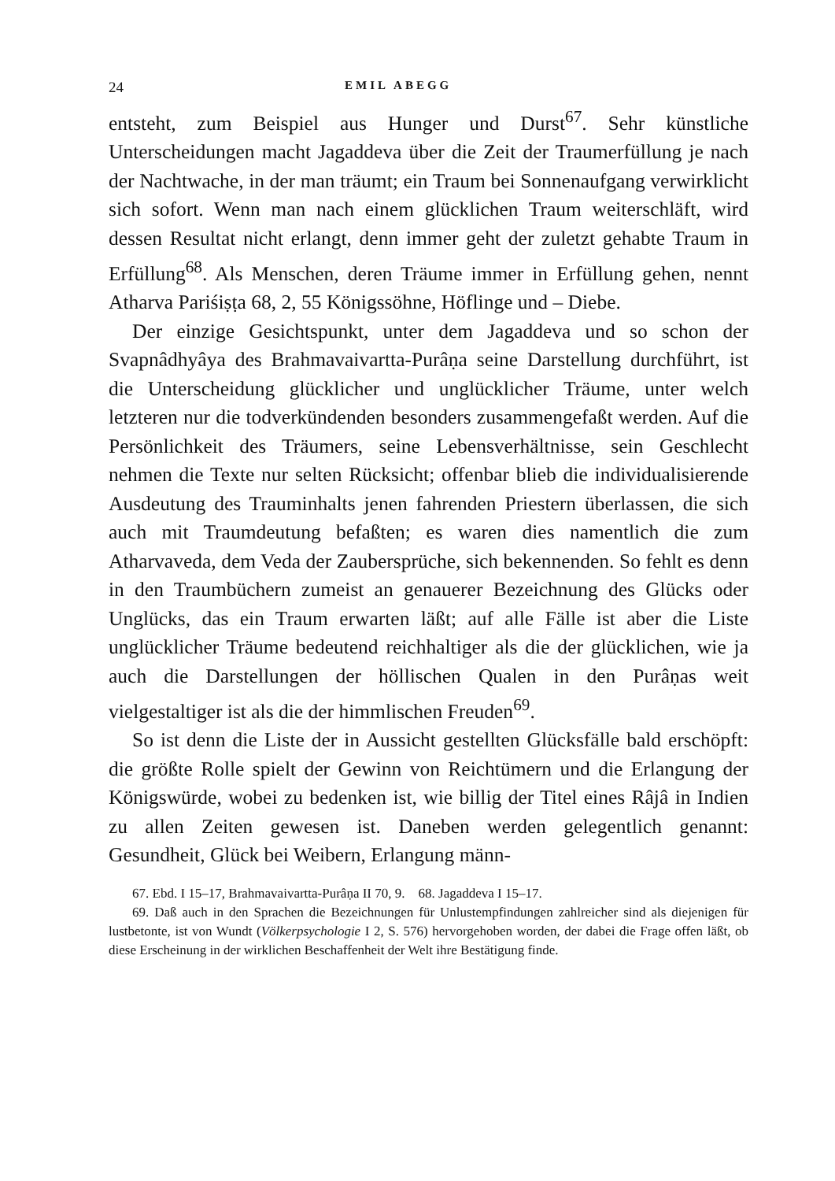24 EMIL ABEGG
entsteht, zum Beispiel aus Hunger und Durst<sup>67</sup>. Sehr künstliche Unterscheidungen macht Jagaddeva über die Zeit der Traumerfüllung je nach der Nachtwache, in der man träumt; ein Traum bei Sonnenaufgang verwirklicht sich sofort. Wenn man nach einem glücklichen Traum weiterschläft, wird dessen Resultat nicht erlangt, denn immer geht der zuletzt gehabte Traum in Erfüllung<sup>68</sup>. Als Menschen, deren Träume immer in Erfüllung gehen, nennt Atharva Pariśiṣṭa 68, 2, 55 Königssöhne, Höflinge und – Diebe.
Der einzige Gesichtspunkt, unter dem Jagaddeva und so schon der Svapnâdhyâya des Brahmavaivartta-Purâṇa seine Darstellung durchführt, ist die Unterscheidung glücklicher und unglücklicher Träume, unter welch letzteren nur die todverkündenden besonders zusammengefaßt werden. Auf die Persönlichkeit des Träumers, seine Lebensverhältnisse, sein Geschlecht nehmen die Texte nur selten Rücksicht; offenbar blieb die individualisierende Ausdeutung des Trauminhalts jenen fahrenden Priestern überlassen, die sich auch mit Traumdeutung befaßten; es waren dies namentlich die zum Atharvaveda, dem Veda der Zaubersprüche, sich bekennenden. So fehlt es denn in den Traumbüchern zumeist an genauerer Bezeichnung des Glücks oder Unglücks, das ein Traum erwarten läßt; auf alle Fälle ist aber die Liste unglücklicher Träume bedeutend reichhaltiger als die der glücklichen, wie ja auch die Darstellungen der höllischen Qualen in den Purâṇas weit vielgestaltiger ist als die der himmlischen Freuden<sup>69</sup>.
So ist denn die Liste der in Aussicht gestellten Glücksfälle bald erschöpft: die größte Rolle spielt der Gewinn von Reichtümern und die Erlangung der Königswürde, wobei zu bedenken ist, wie billig der Titel eines Râjâ in Indien zu allen Zeiten gewesen ist. Daneben werden gelegentlich genannt: Gesundheit, Glück bei Weibern, Erlangung männ-
67. Ebd. I 15–17, Brahmavaivartta-Purâṇa II 70, 9. 68. Jagaddeva I 15–17.
69. Daß auch in den Sprachen die Bezeichnungen für Unlustempfindungen zahlreicher sind als diejenigen für lustbetonte, ist von Wundt (Völkerpsychologie I 2, S. 576) hervorgehoben worden, der dabei die Frage offen läßt, ob diese Erscheinung in der wirklichen Beschaffenheit der Welt ihre Bestätigung finde.